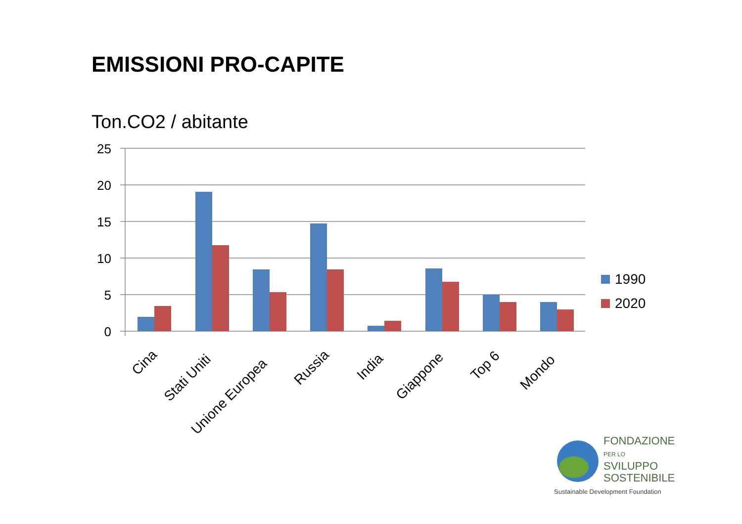EMISSIONI PRO-CAPITE
Ton.CO2 / abitante
25
20
15
10
5
0
Cina
Stati Uniti
Unione Europea
Russia
India
Giappone
Top 6
Mondo
1990
2020
FONDAZIONE
PER LO SVILUPPO
SOSTENIBILE
Sustainable Development Foundation